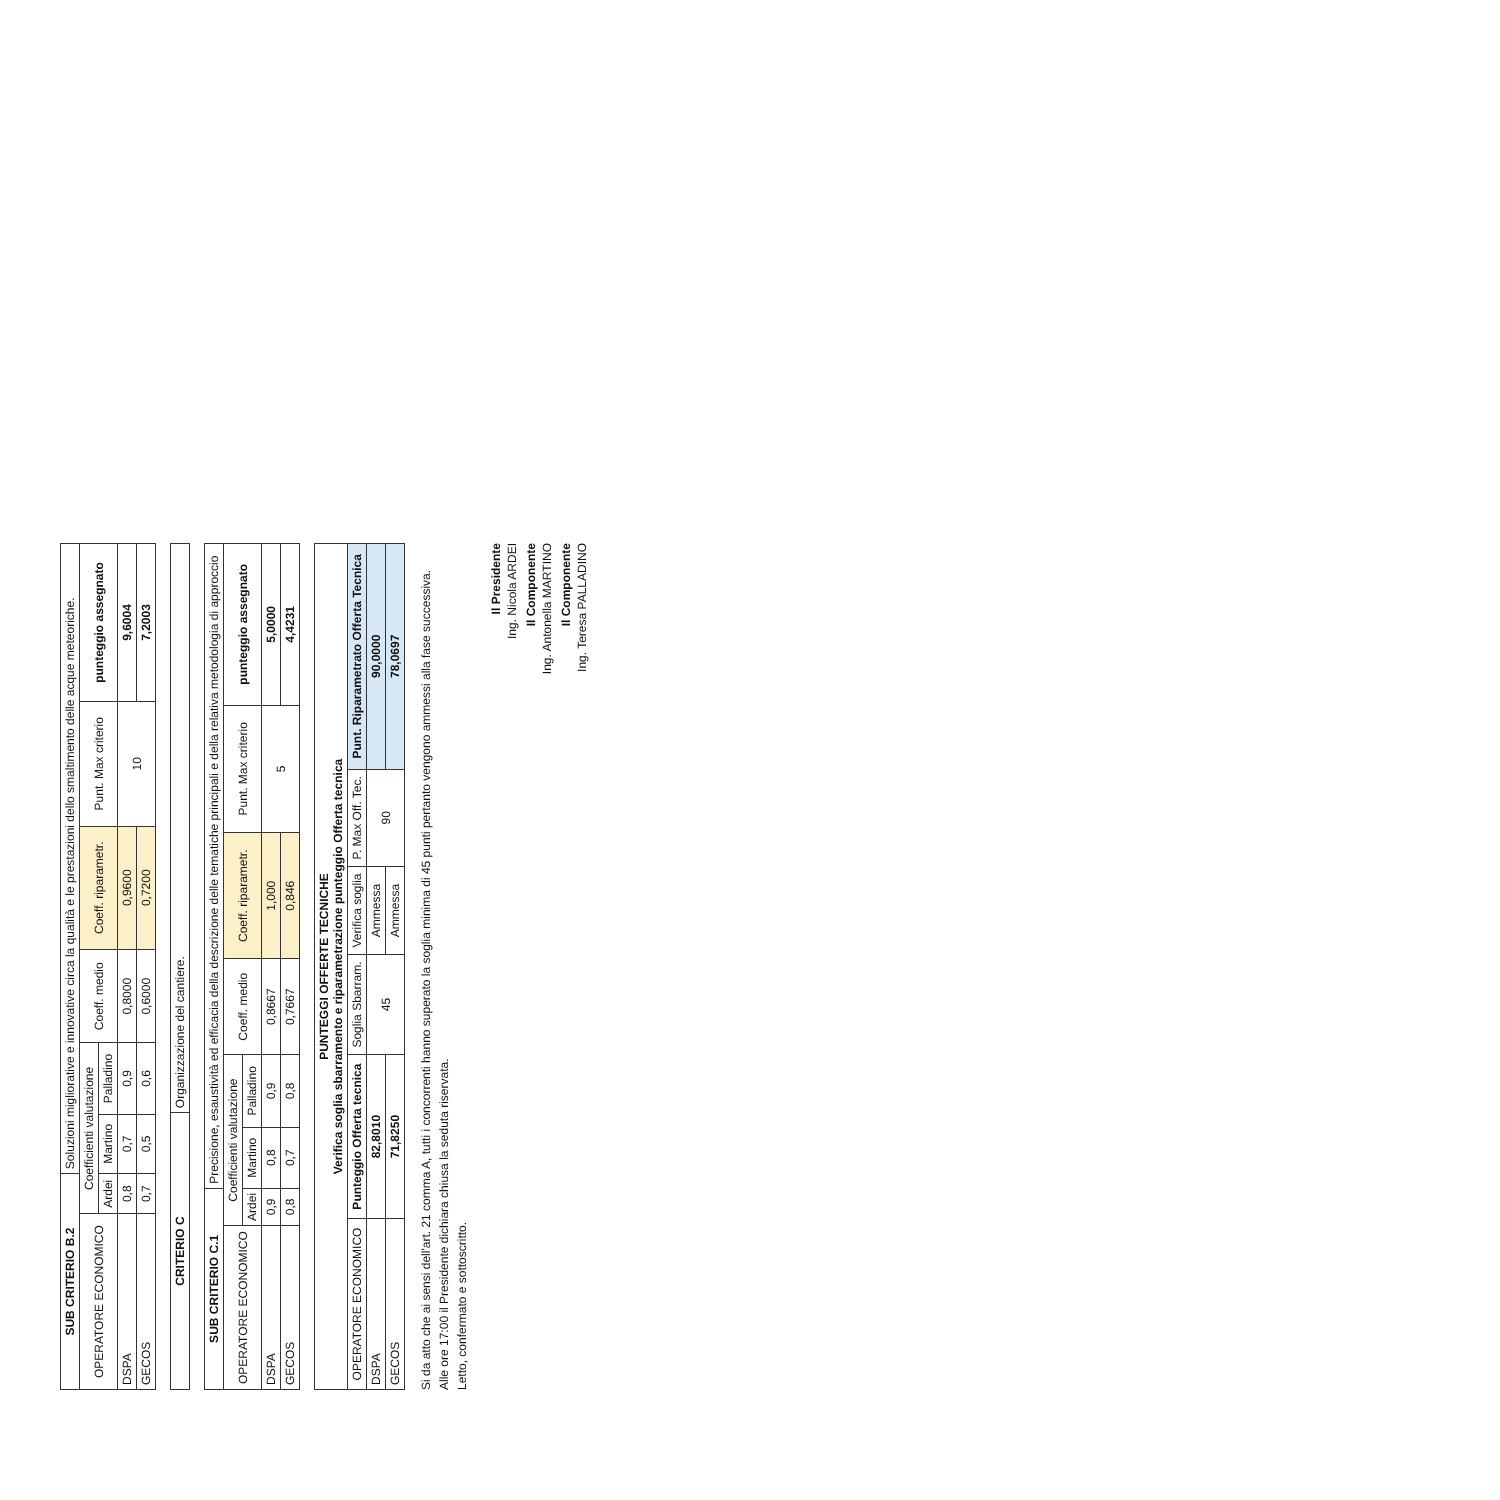| SUB CRITERIO B.2 | | Soluzioni migliorative e innovative circa la qualità e le prestazioni dello smaltimento delle acque meteoriche. | | | | | |
| --- | --- | --- | --- | --- | --- | --- | --- |
| OPERATORE ECONOMICO | Coefficienti valutazione | | | Coeff. medio | Coeff. riparametr. | Punt. Max criterio | punteggio assegnato |
| | Ardei | Martino | Palladino | | | | |
| DSPA | 0,8 | 0,7 | 0,9 | 0,8000 | 0,9600 | 10 | 9,6004 |
| GECOS | 0,7 | 0,5 | 0,6 | 0,6000 | 0,7200 | | 7,2003 |
| CRITERIO C | Organizzazione del cantiere. |
| SUB CRITERIO C.1 | | Precisione, esaustività ed efficacia della descrizione delle tematiche principali e della relativa metodologia di approccio | | | | | |
| --- | --- | --- | --- | --- | --- | --- | --- |
| OPERATORE ECONOMICO | Coefficienti valutazione | | | Coeff. medio | Coeff. riparametr. | Punt. Max criterio | punteggio assegnato |
| | Ardei | Martino | Palladino | | | | |
| DSPA | 0,9 | 0,8 | 0,9 | 0,8667 | 1,000 | 5 | 5,0000 |
| GECOS | 0,8 | 0,7 | 0,8 | 0,7667 | 0,846 | | 4,4231 |
| PUNTEGGI OFFERTE TECNICHE Verifica soglia sbarramento e riparametrazione punteggio Offerta tecnica | | | | | |
| --- | --- | --- | --- | --- | --- |
| OPERATORE ECONOMICO | Punteggio Offerta tecnica | Soglia Sbarram. | Verifica soglia | P. Max Off. Tec. | Punt. Riparametrato Offerta Tecnica |
| DSPA | 82,8010 | 45 | Ammessa | 90 | 90,0000 |
| GECOS | 71,8250 | | Ammessa | | 78,0697 |
Si da atto che ai sensi dell'art. 21 comma A, tutti i concorrenti hanno superato la soglia minima di 45 punti pertanto vengono ammessi alla fase successiva.
Alle ore 17:00 il Presidente dichiara chiusa la seduta riservata.
Letto, confermato e sottoscritto.
Il Presidente
Ing. Nicola ARDEI
Il Componente
Ing. Antonella MARTINO
Il Componente
Ing. Teresa PALLADINO